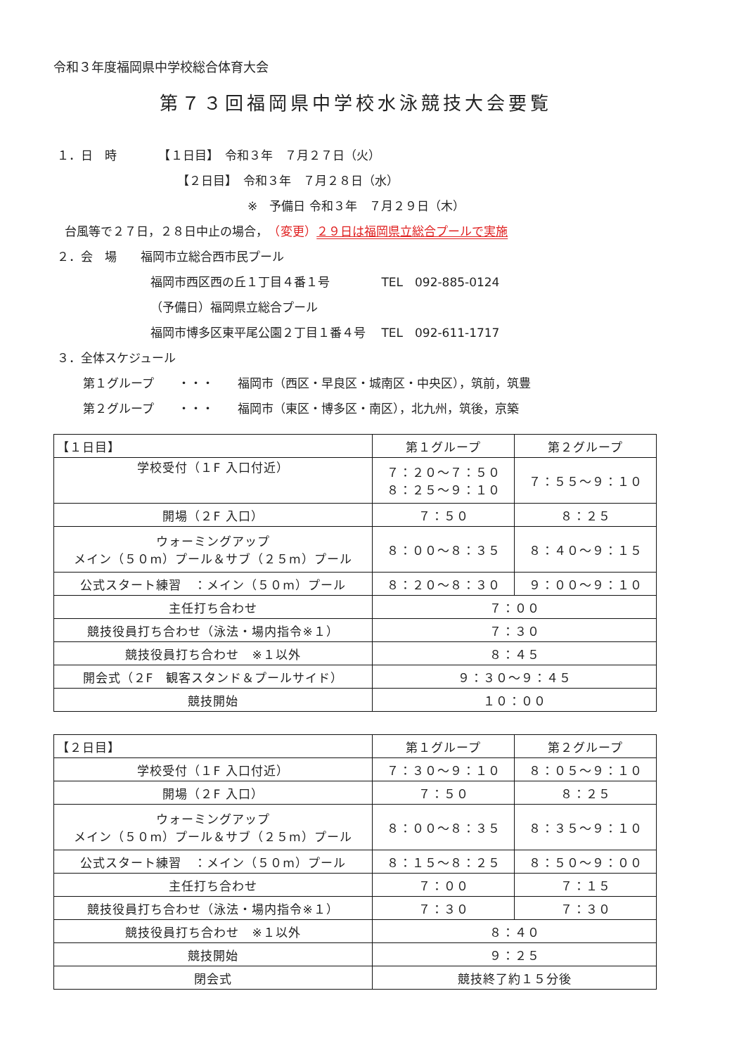令和３年度福岡県中学校総合体育大会
第７３回福岡県中学校水泳競技大会要覧
１．日　時　　　　【１日目】　令和３年　７月２７日（火）
【２日目】　令和３年　７月２８日（水）
※　予備日 令和３年　７月２９日（木）
台風等で２７日，２８日中止の場合，　（変更）２９日は福岡県立総合プールで実施
２．会　場　　福岡市立総合西市民プール
福岡市西区西の丘１丁目４番１号　　　　 TEL　092-885-0124
（予備日）福岡県立総合プール
福岡市博多区東平尾公園２丁目１番４号　 TEL　092-611-1717
３．全体スケジュール
第１グループ　　・・・　　福岡市（西区・早良区・城南区・中央区），筑前，筑豊
第２グループ　　・・・　　福岡市（東区・博多区・南区），北九州，筑後，京築
| 【１日目】 | 第１グループ | 第２グループ |
| 学校受付（１F 入口付近） | ７：２０～７：５０ ８：２５～９：１０ | ７：５５～９：１０ |
| 開場（２F 入口） | ７：５０ | ８：２５ |
| ウォーミングアップ メイン（５０m）プール＆サブ（２５m）プール | ８：００～８：３５ | ８：４０～９：１５ |
| 公式スタート練習 ：メイン（５０m）プール | ８：２０～８：３０ | ９：００～９：１０ |
| 主任打ち合わせ | ７：００ | |
| 競技役員打ち合わせ（泳法・場内指令※１） | ７：３０ | |
| 競技役員打ち合わせ ※１以外 | ８：４５ | |
| 開会式（２F 観客スタンド＆プールサイド） | ９：３０～９：４５ | |
| 競技開始 | １０：００ | |
| 【２日目】 | 第１グループ | 第２グループ |
| 学校受付（１F 入口付近） | ７：３０～９：１０ | ８：０５～９：１０ |
| 開場（２F 入口） | ７：５０ | ８：２５ |
| ウォーミングアップ メイン（５０m）プール＆サブ（２５m）プール | ８：００～８：３５ | ８：３５～９：１０ |
| 公式スタート練習 ：メイン（５０m）プール | ８：１５～８：２５ | ８：５０～９：００ |
| 主任打ち合わせ | ７：００ | ７：１５ |
| 競技役員打ち合わせ（泳法・場内指令※１） | ７：３０ | ７：３０ |
| 競技役員打ち合わせ ※１以外 | ８：４０ | |
| 競技開始 | ９：２５ | |
| 閉会式 | 競技終了約１５分後 | |